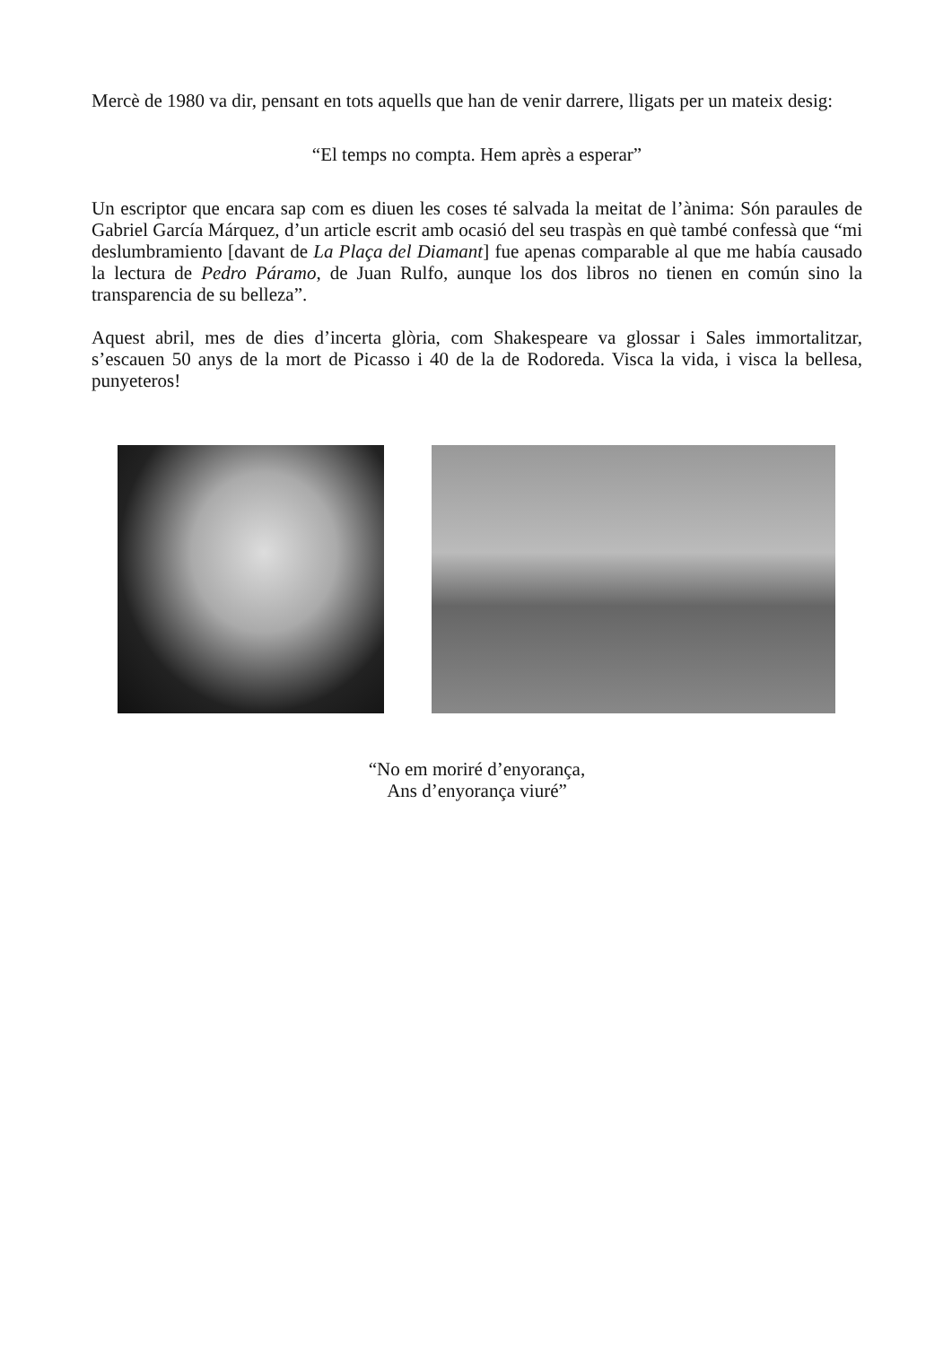Mercè de 1980 va dir, pensant en tots aquells que han de venir darrere, lligats per un mateix desig:
“El temps no compta. Hem après a esperar”
Un escriptor que encara sap com es diuen les coses té salvada la meitat de l’ànima: Són paraules de Gabriel García Márquez, d’un article escrit amb ocasió del seu traspàs en què també confessà que “mi deslumbramiento [davant de La Plaça del Diamant] fue apenas comparable al que me había causado la lectura de Pedro Páramo, de Juan Rulfo, aunque los dos libros no tienen en común sino la transparencia de su belleza”.
Aquest abril, mes de dies d’incerta glòria, com Shakespeare va glossar i Sales immortalitzar, s’escauen 50 anys de la mort de Picasso i 40 de la de Rodoreda. Visca la vida, i visca la bellesa, punyeteros!
“No em moriré d’enyorança,
Ans d’enyorança viuré”